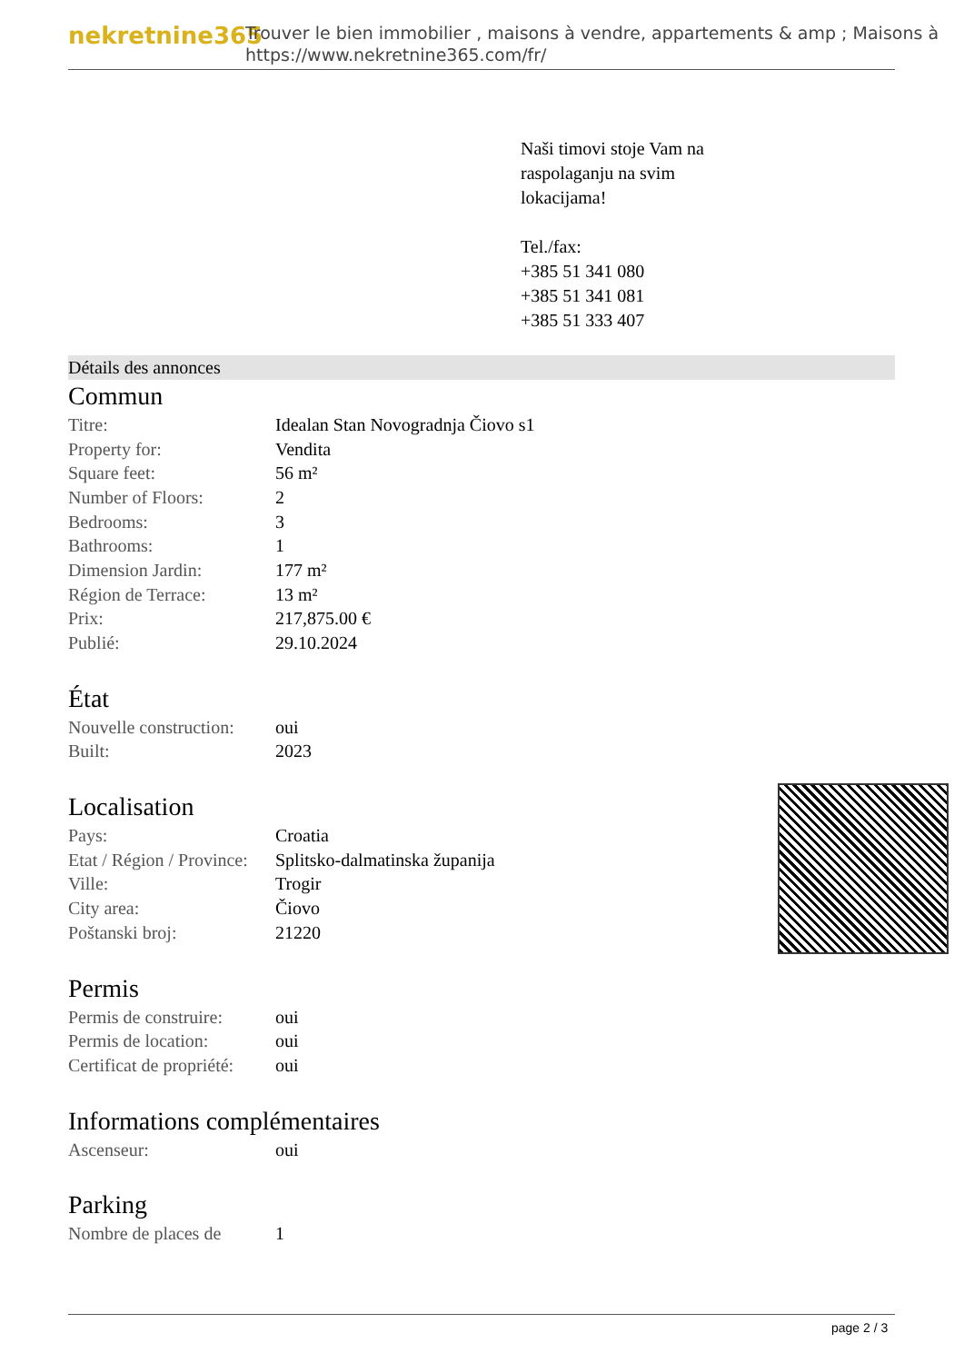nekretnine365
Trouver le bien immobilier , maisons à vendre, appartements & amp ; Maisons à
https://www.nekretnine365.com/fr/
Naši timovi stoje Vam na
raspolaganju na svim
lokacijama!
Tel./fax:
+385 51 341 080
+385 51 341 081
+385 51 333 407
Détails des annonces
Commun
| Titre: | Idealan Stan Novogradnja Čiovo s1 |
| Property for: | Vendita |
| Square feet: | 56 m² |
| Number of Floors: | 2 |
| Bedrooms: | 3 |
| Bathrooms: | 1 |
| Dimension Jardin: | 177 m² |
| Région de Terrace: | 13 m² |
| Prix: | 217,875.00 € |
| Publié: | 29.10.2024 |
État
| Nouvelle construction: | oui |
| Built: | 2023 |
Localisation
| Pays: | Croatia |
| Etat / Région / Province: | Splitsko-dalmatinska županija |
| Ville: | Trogir |
| City area: | Čiovo |
| Poštanski broj: | 21220 |
Permis
| Permis de construire: | oui |
| Permis de location: | oui |
| Certificat de propriété: | oui |
Informations complémentaires
| Ascenseur: | oui |
Parking
| Nombre de places de | 1 |
page 2 / 3